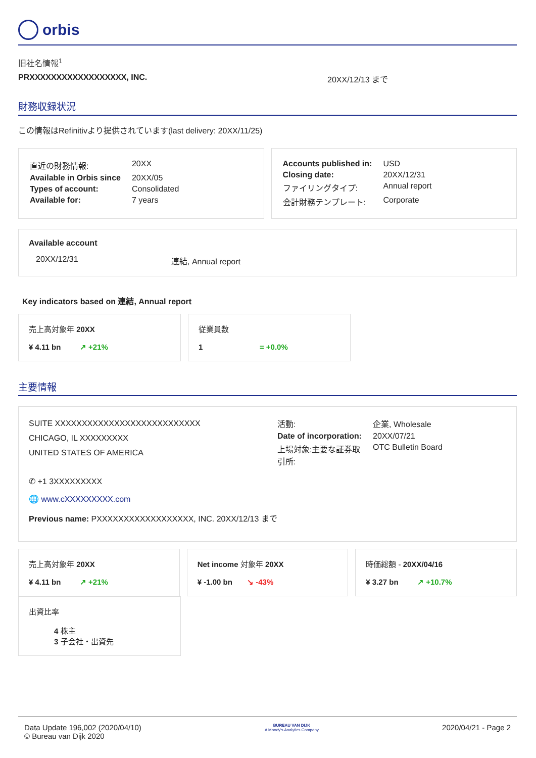orbis
旧社名情報<sup>1</sup>
PRXXXXXXXXXXXXXXXXXX, INC. 20XX/12/13 まで
財務収録状況
この情報はRefinitivより提供されています(last delivery: 20XX/11/25)
| 直近の財務情報: | 20XX |
| Available in Orbis since | 20XX/05 |
| Types of account: | Consolidated |
| Available for: | 7 years |
| Accounts published in: | USD |
| Closing date: | 20XX/12/31 |
| ファイリングタイプ: | Annual report |
| 会計財務テンプレート: | Corporate |
Available account
20XX/12/31 連結, Annual report
Key indicators based on 連結, Annual report
売上高対象年 20XX
¥ 4.11 bn ↗ +21%
従業員数
1 = +0.0%
主要情報
SUITE XXXXXXXXXXXXXXXXXXXXXXXXXXX
CHICAGO, IL XXXXXXXXX
UNITED STATES OF AMERICA
| 活動: | 企業, Wholesale |
| Date of incorporation: | 20XX/07/21 |
| 上場対象:主要な証券取 引所: | OTC Bulletin Board |
✆ +1 3XXXXXXXXX
🌐 www.cXXXXXXXXX.com
Previous name: PXXXXXXXXXXXXXXXXXX, INC. 20XX/12/13 まで
売上高対象年 20XX
¥ 4.11 bn ↗ +21%
Net income 対象年 20XX
¥ -1.00 bn ↘ -43%
時価総額 - 20XX/04/16
¥ 3.27 bn ↗ +10.7%
出資比率
4 株主
3 子会社・出資先
Data Update 196,002 (2020/04/10)
© Bureau van Dijk 2020
BUREAU VAN DIJK
A Moody's Analytics Company
2020/04/21 - Page 2